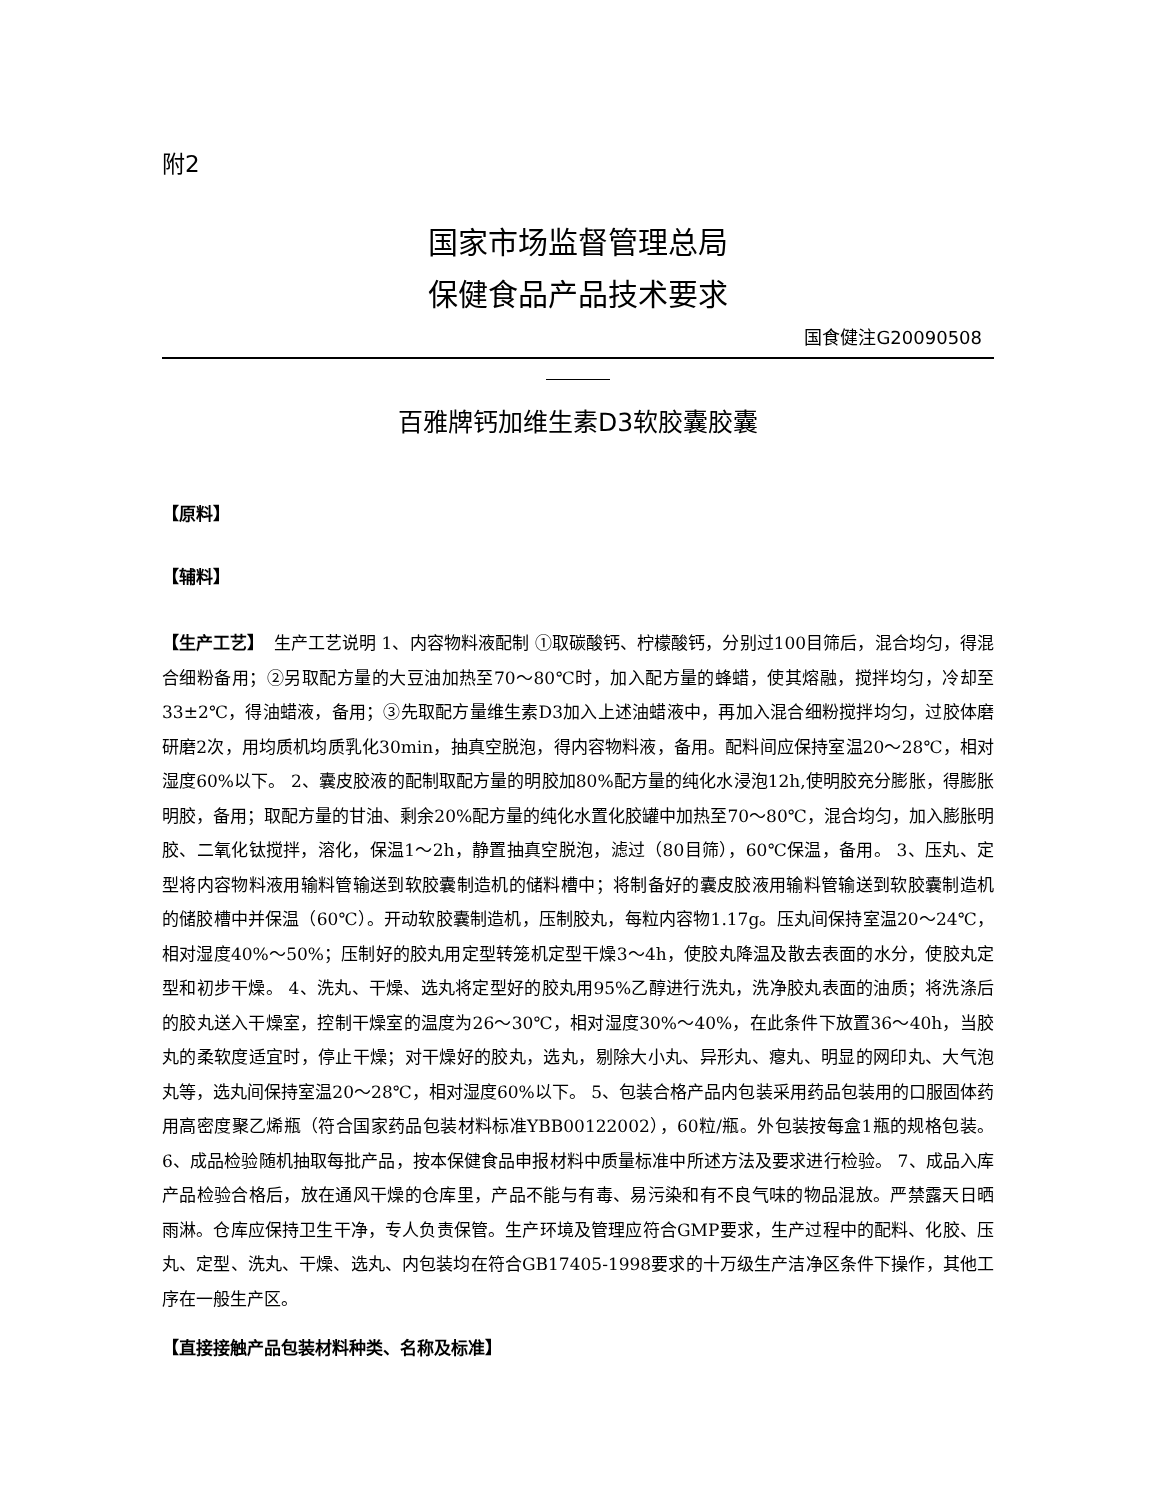附2
国家市场监督管理总局
保健食品产品技术要求
国食健注G20090508
百雅牌钙加维生素D3软胶囊胶囊
【原料】
【辅料】
【生产工艺】　生产工艺说明 1、内容物料液配制 ①取碳酸钙、柠檬酸钙，分别过100目筛后，混合均匀，得混合细粉备用；②另取配方量的大豆油加热至70～80℃时，加入配方量的蜂蜡，使其熔融，搅拌均匀，冷却至33±2℃，得油蜡液，备用；③先取配方量维生素D3加入上述油蜡液中，再加入混合细粉搅拌均匀，过胶体磨研磨2次，用均质机均质乳化30min，抽真空脱泡，得内容物料液，备用。配料间应保持室温20～28℃，相对湿度60%以下。 2、囊皮胶液的配制取配方量的明胶加80%配方量的纯化水浸泡12h,使明胶充分膨胀，得膨胀明胶，备用；取配方量的甘油、剩余20%配方量的纯化水置化胶罐中加热至70～80℃，混合均匀，加入膨胀明胶、二氧化钛搅拌，溶化，保温1～2h，静置抽真空脱泡，滤过（80目筛），60℃保温，备用。 3、压丸、定型将内容物料液用输料管输送到软胶囊制造机的储料槽中；将制备好的囊皮胶液用输料管输送到软胶囊制造机的储胶槽中并保温（60℃）。开动软胶囊制造机，压制胶丸，每粒内容物1.17g。压丸间保持室温20～24℃，相对湿度40%～50%；压制好的胶丸用定型转笼机定型干燥3～4h，使胶丸降温及散去表面的水分，使胶丸定型和初步干燥。 4、洗丸、干燥、选丸将定型好的胶丸用95%乙醇进行洗丸，洗净胶丸表面的油质；将洗涤后的胶丸送入干燥室，控制干燥室的温度为26～30℃，相对湿度30%～40%，在此条件下放置36～40h，当胶丸的柔软度适宜时，停止干燥；对干燥好的胶丸，选丸，剔除大小丸、异形丸、瘪丸、明显的网印丸、大气泡丸等，选丸间保持室温20～28℃，相对湿度60%以下。 5、包装合格产品内包装采用药品包装用的口服固体药用高密度聚乙烯瓶（符合国家药品包装材料标准YBB00122002），60粒/瓶。外包装按每盒1瓶的规格包装。 6、成品检验随机抽取每批产品，按本保健食品申报材料中质量标准中所述方法及要求进行检验。 7、成品入库产品检验合格后，放在通风干燥的仓库里，产品不能与有毒、易污染和有不良气味的物品混放。严禁露天日晒雨淋。仓库应保持卫生干净，专人负责保管。生产环境及管理应符合GMP要求，生产过程中的配料、化胶、压丸、定型、洗丸、干燥、选丸、内包装均在符合GB17405-1998要求的十万级生产洁净区条件下操作，其他工序在一般生产区。
【直接接触产品包装材料种类、名称及标准】